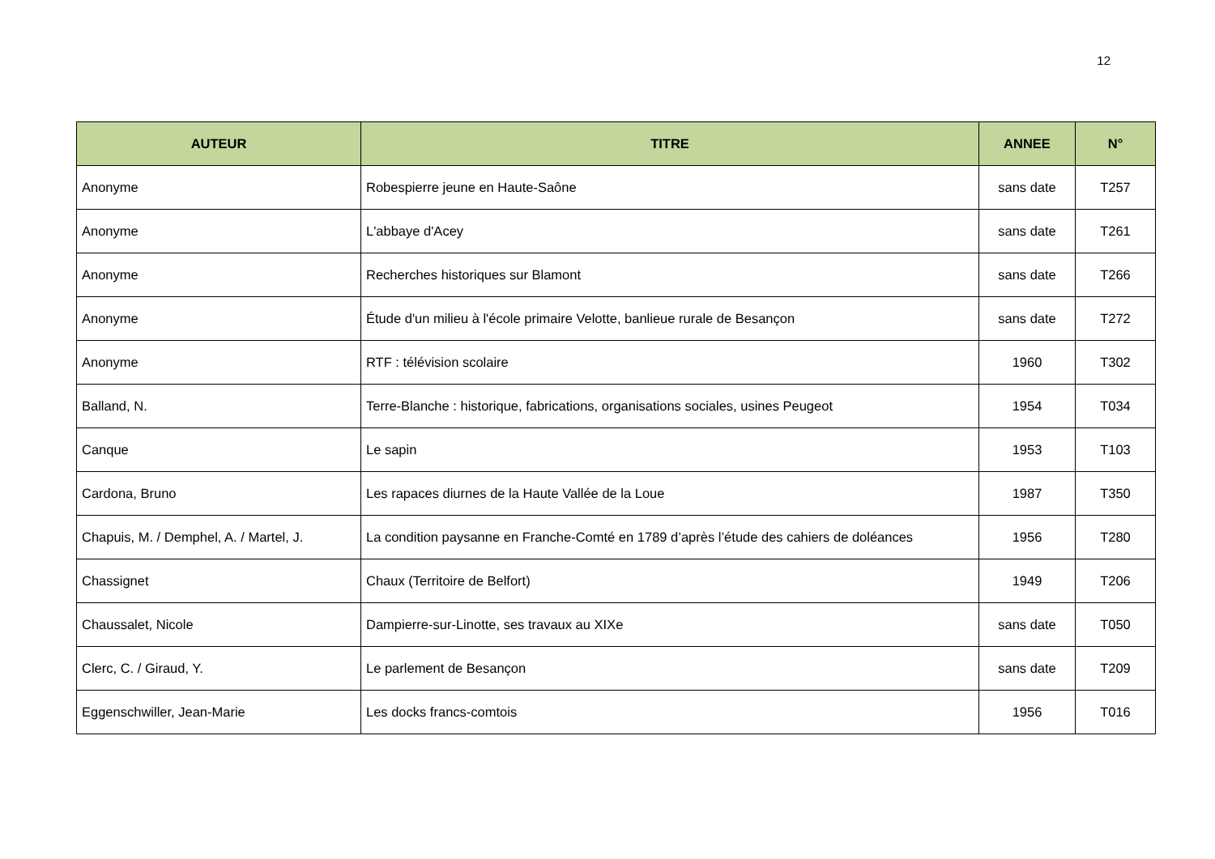12
| AUTEUR | TITRE | ANNEE | N° |
| --- | --- | --- | --- |
| Anonyme | Robespierre jeune en Haute-Saône | sans date | T257 |
| Anonyme | L'abbaye d'Acey | sans date | T261 |
| Anonyme | Recherches historiques sur Blamont | sans date | T266 |
| Anonyme | Étude d'un milieu à l'école primaire Velotte, banlieue rurale de Besançon | sans date | T272 |
| Anonyme | RTF : télévision scolaire | 1960 | T302 |
| Balland, N. | Terre-Blanche : historique, fabrications, organisations sociales, usines Peugeot | 1954 | T034 |
| Canque | Le sapin | 1953 | T103 |
| Cardona, Bruno | Les rapaces diurnes de la Haute Vallée de la Loue | 1987 | T350 |
| Chapuis, M. / Demphel, A. / Martel, J. | La condition paysanne en Franche-Comté en 1789 d’après l’étude des cahiers de doléances | 1956 | T280 |
| Chassignet | Chaux (Territoire de Belfort) | 1949 | T206 |
| Chaussalet, Nicole | Dampierre-sur-Linotte, ses travaux au XIXe | sans date | T050 |
| Clerc, C. / Giraud, Y. | Le parlement de Besançon | sans date | T209 |
| Eggenschwiller, Jean-Marie | Les docks francs-comtois | 1956 | T016 |